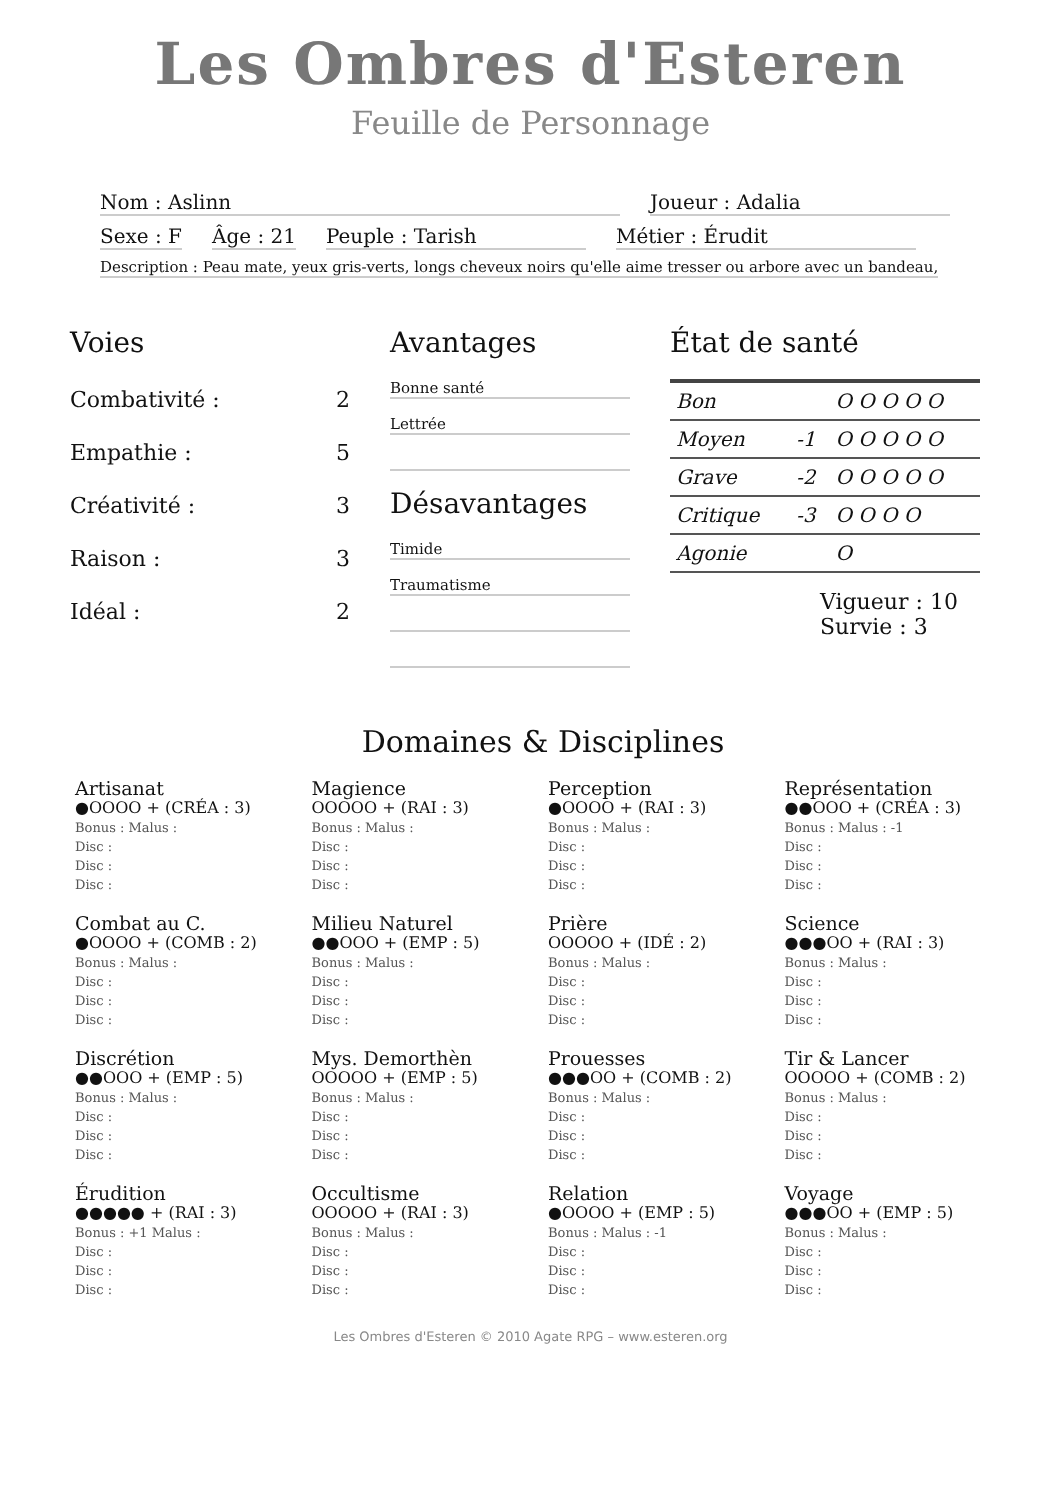Les Ombres d'Esteren
Feuille de Personnage
Nom : Aslinn Joueur : Adalia
Sexe : F Âge : 21 Peuple : Tarish Métier : Érudit
Description : Peau mate, yeux gris-verts, longs cheveux noirs qu'elle aime tresser ou arbore avec un bandeau,
Voies
Combativité : 2
Empathie : 5
Créativité : 3
Raison : 3
Idéal : 2
Avantages
Bonne santé
Lettrée
Désavantages
Timide
Traumatisme
État de santé
| Bon | | O O O O O |
| Moyen | -1 | O O O O O |
| Grave | -2 | O O O O O |
| Critique | -3 | O O O O |
| Agonie | | O |
Vigueur : 10
Survie : 3
Domaines & Disciplines
Artisanat
●OOOO + (CRÉA : 3)
Bonus : Malus :
Disc :
Disc :
Disc :
Magience
OOOOO + (RAI : 3)
Bonus : Malus :
Disc :
Disc :
Disc :
Perception
●OOOO + (RAI : 3)
Bonus : Malus :
Disc :
Disc :
Disc :
Représentation
●●OOO + (CRÉA : 3)
Bonus : Malus : -1
Disc :
Disc :
Disc :
Combat au C.
●OOOO + (COMB : 2)
Bonus : Malus :
Disc :
Disc :
Disc :
Milieu Naturel
●●OOO + (EMP : 5)
Bonus : Malus :
Disc :
Disc :
Disc :
Prière
OOOOO + (IDÉ : 2)
Bonus : Malus :
Disc :
Disc :
Disc :
Science
●●●OO + (RAI : 3)
Bonus : Malus :
Disc :
Disc :
Disc :
Discrétion
●●OOO + (EMP : 5)
Bonus : Malus :
Disc :
Disc :
Disc :
Mys. Demorthèn
OOOOO + (EMP : 5)
Bonus : Malus :
Disc :
Disc :
Disc :
Prouesses
●●●OO + (COMB : 2)
Bonus : Malus :
Disc :
Disc :
Disc :
Tir & Lancer
OOOOO + (COMB : 2)
Bonus : Malus :
Disc :
Disc :
Disc :
Érudition
●●●●● + (RAI : 3)
Bonus : +1 Malus :
Disc :
Disc :
Disc :
Occultisme
OOOOO + (RAI : 3)
Bonus : Malus :
Disc :
Disc :
Disc :
Relation
●OOOO + (EMP : 5)
Bonus : Malus : -1
Disc :
Disc :
Disc :
Voyage
●●●OO + (EMP : 5)
Bonus : Malus :
Disc :
Disc :
Disc :
Les Ombres d'Esteren © 2010 Agate RPG – www.esteren.org